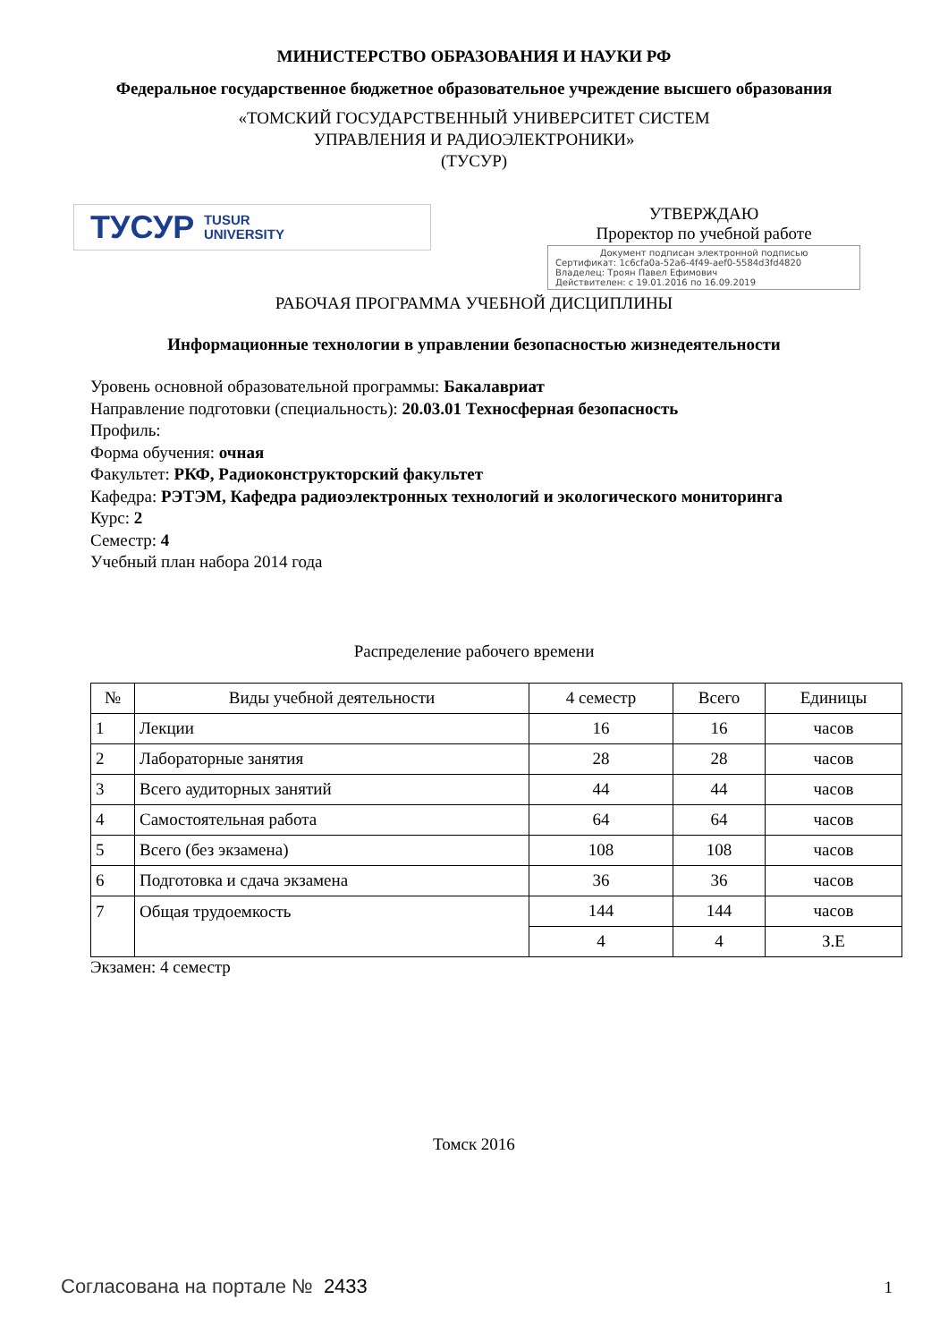МИНИСТЕРСТВО ОБРАЗОВАНИЯ И НАУКИ РФ
Федеральное государственное бюджетное образовательное учреждение высшего образования
«ТОМСКИЙ ГОСУДАРСТВЕННЫЙ УНИВЕРСИТЕТ СИСТЕМ
УПРАВЛЕНИЯ И РАДИОЭЛЕКТРОНИКИ»
(ТУСУР)
ТУСУР TUSUR
UNIVERSITY
УТВЕРЖДАЮ
Проректор по учебной работе
Документ подписан электронной подписью
Сертификат: 1c6cfa0a-52a6-4f49-aef0-5584d3fd4820
Владелец: Троян Павел Ефимович
Действителен: с 19.01.2016 по 16.09.2019
РАБОЧАЯ ПРОГРАММА УЧЕБНОЙ ДИСЦИПЛИНЫ
Информационные технологии в управлении безопасностью жизнедеятельности
Уровень основной образовательной программы: Бакалавриат
Направление подготовки (специальность): 20.03.01 Техносферная безопасность
Профиль:
Форма обучения: очная
Факультет: РКФ, Радиоконструкторский факультет
Кафедра: РЭТЭМ, Кафедра радиоэлектронных технологий и экологического мониторинга
Курс: 2
Семестр: 4
Учебный план набора 2014 года
Распределение рабочего времени
| № | Виды учебной деятельности | 4 семестр | Всего | Единицы |
| --- | --- | --- | --- | --- |
| 1 | Лекции | 16 | 16 | часов |
| 2 | Лабораторные занятия | 28 | 28 | часов |
| 3 | Всего аудиторных занятий | 44 | 44 | часов |
| 4 | Самостоятельная работа | 64 | 64 | часов |
| 5 | Всего (без экзамена) | 108 | 108 | часов |
| 6 | Подготовка и сдача экзамена | 36 | 36 | часов |
| 7 | Общая трудоемкость | 144 | 144 | часов |
| | | 4 | 4 | З.Е |
Экзамен: 4 семестр
Томск 2016
Согласована на портале № 2433 1